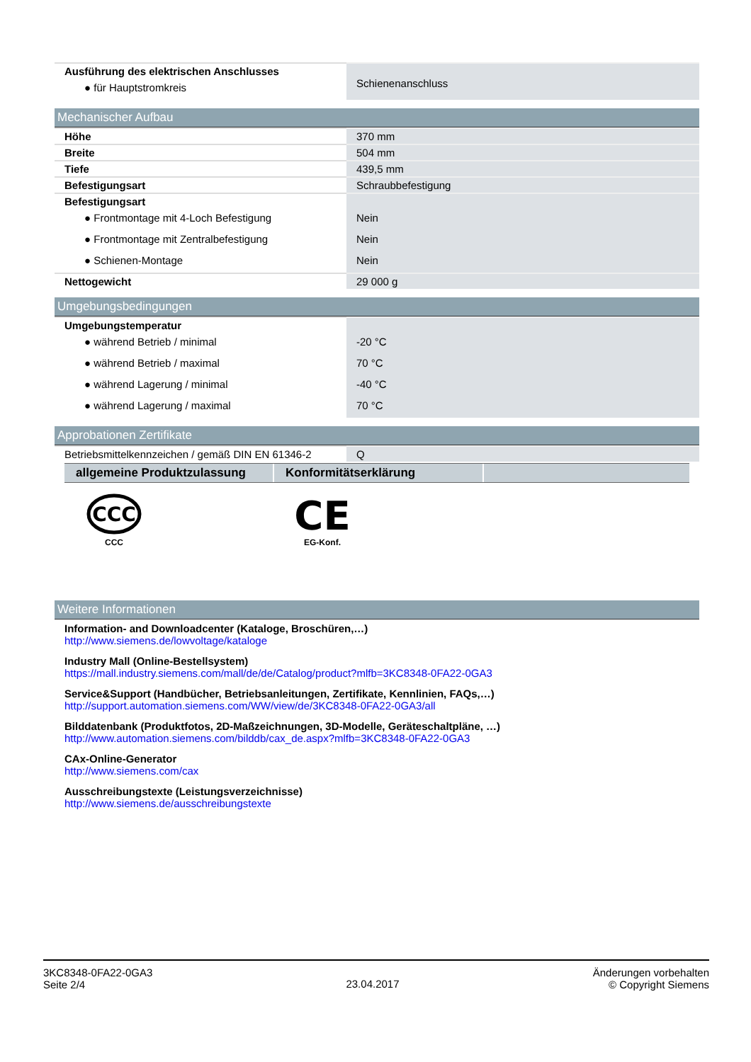| Ausführung des elektrischen Anschlusses ● für Hauptstromkreis | Schienenanschluss |
Mechanischer Aufbau
| Höhe | 370 mm |
| Breite | 504 mm |
| Tiefe | 439,5 mm |
| Befestigungsart | Schraubbefestigung |
| Befestigungsart ● Frontmontage mit 4-Loch Befestigung ● Frontmontage mit Zentralbefestigung ● Schienen-Montage | Nein Nein Nein |
| Nettogewicht | 29 000 g |
Umgebungsbedingungen
| Umgebungstemperatur ● während Betrieb / minimal ● während Betrieb / maximal ● während Lagerung / minimal ● während Lagerung / maximal | -20 °C 70 °C -40 °C 70 °C |
Approbationen Zertifikate
| Betriebsmittelkennzeichen / gemäß DIN EN 61346-2 | Q |
allgemeine Produktzulassung
Konformitätserklärung
CCC
CCC
CE
EG-Konf.
Weitere Informationen
Information- and Downloadcenter (Kataloge, Broschüren,…)
http://www.siemens.de/lowvoltage/kataloge
Industry Mall (Online-Bestellsystem)
https://mall.industry.siemens.com/mall/de/de/Catalog/product?mlfb=3KC8348-0FA22-0GA3
Service&Support (Handbücher, Betriebsanleitungen, Zertifikate, Kennlinien, FAQs,…)
http://support.automation.siemens.com/WW/view/de/3KC8348-0FA22-0GA3/all
Bilddatenbank (Produktfotos, 2D-Maßzeichnungen, 3D-Modelle, Geräteschaltpläne, …)
http://www.automation.siemens.com/bilddb/cax_de.aspx?mlfb=3KC8348-0FA22-0GA3
CAx-Online-Generator
http://www.siemens.com/cax
Ausschreibungstexte (Leistungsverzeichnisse)
http://www.siemens.de/ausschreibungstexte
3KC8348-0FA22-0GA3
Seite 2/4
23.04.2017
Änderungen vorbehalten
© Copyright Siemens